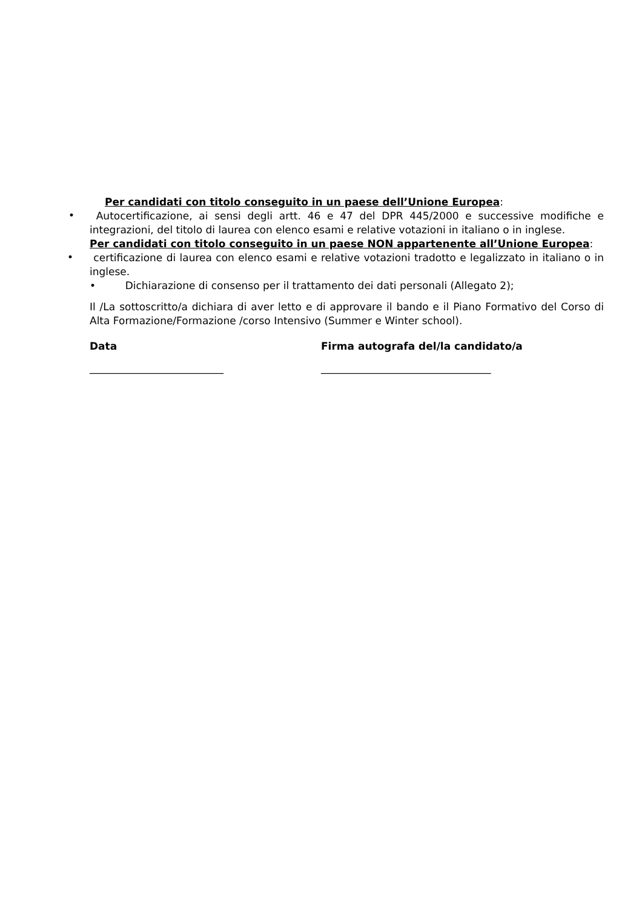Per candidati con titolo conseguito in un paese dell’Unione Europea:
•
Autocertificazione, ai sensi degli artt. 46 e 47 del DPR 445/2000 e successive modifiche e integrazioni, del titolo di laurea con elenco esami e relative votazioni in italiano o in inglese.
Per candidati con titolo conseguito in un paese NON appartenente all’Unione Europea:
•
certificazione di laurea con elenco esami e relative votazioni tradotto e legalizzato in italiano o in inglese.
• Dichiarazione di consenso per il trattamento dei dati personali (Allegato 2);
Il /La sottoscritto/a dichiara di aver letto e di approvare il bando e il Piano Formativo del Corso di Alta Formazione/Formazione /corso Intensivo (Summer e Winter school).
Data Firma autografa del/la candidato/a
__________________________ _________________________________